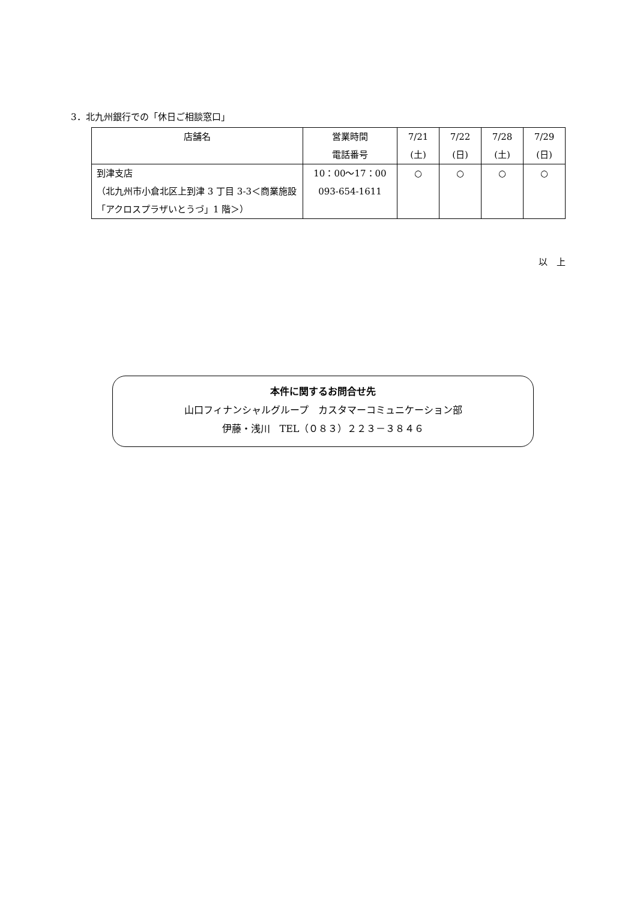3．北九州銀行での「休日ご相談窓口」
| 店舗名 | 営業時間 電話番号 | 7/21 (土) | 7/22 (日) | 7/28 (土) | 7/29 (日) |
| --- | --- | --- | --- | --- | --- |
| 到津支店 （北九州市小倉北区上到津 3 丁目 3-3＜商業施設「アクロスプラザいとうづ」1 階＞） | 10：00～17：00 093-654-1611 | ○ | ○ | ○ | ○ |
以　上
本件に関するお問合せ先
山口フィナンシャルグループ　カスタマーコミュニケーション部
伊藤・浅川　TEL（０８３）２２３－３８４６